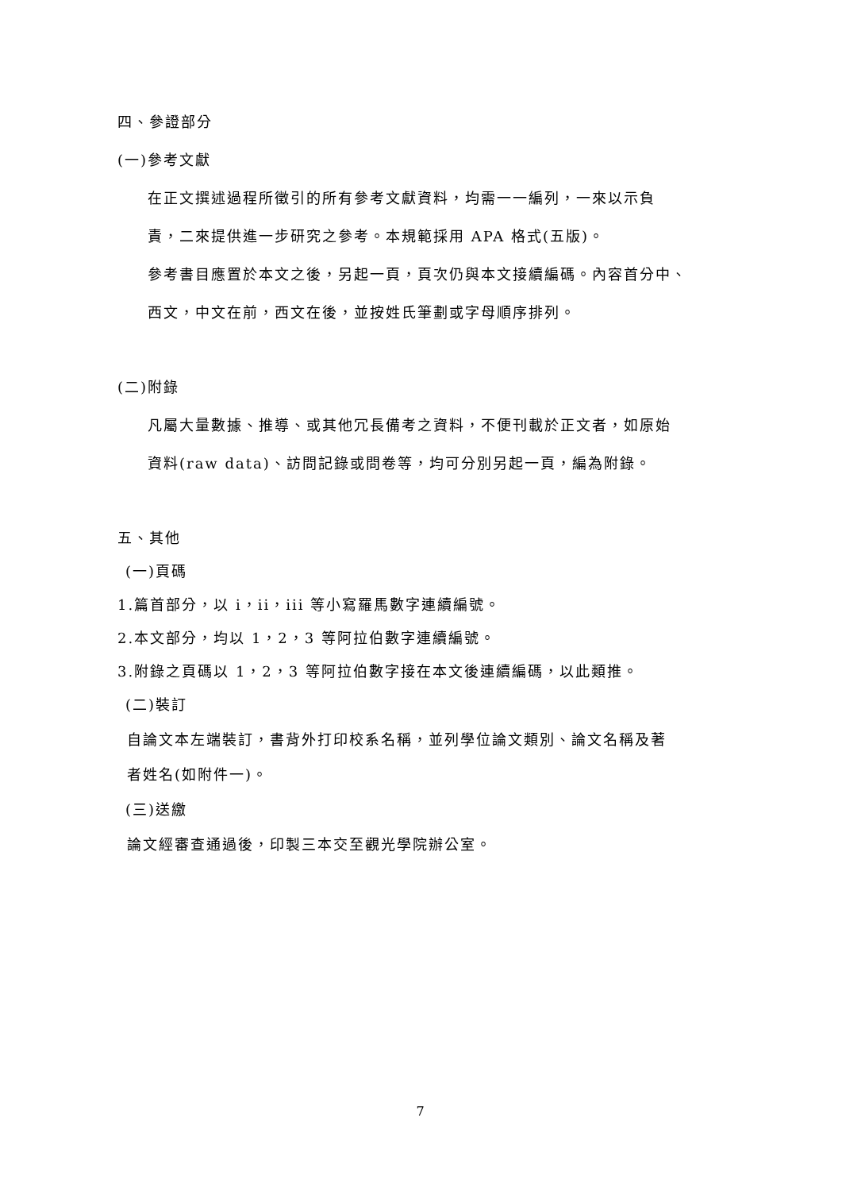四、參證部分
(一)參考文獻
在正文撰述過程所徵引的所有參考文獻資料，均需一一編列，一來以示負
責，二來提供進一步研究之參考。本規範採用 APA 格式(五版)。
參考書目應置於本文之後，另起一頁，頁次仍與本文接續編碼。內容首分中、
西文，中文在前，西文在後，並按姓氏筆劃或字母順序排列。
(二)附錄
凡屬大量數據、推導、或其他冗長備考之資料，不便刊載於正文者，如原始
資料(raw data)、訪問記錄或問卷等，均可分別另起一頁，編為附錄。
五、其他
(一)頁碼
1.篇首部分，以 i，ii，iii 等小寫羅馬數字連續編號。
2.本文部分，均以 1，2，3 等阿拉伯數字連續編號。
3.附錄之頁碼以 1，2，3 等阿拉伯數字接在本文後連續編碼，以此類推。
(二)裝訂
自論文本左端裝訂，書背外打印校系名稱，並列學位論文類別、論文名稱及著
者姓名(如附件一)。
(三)送繳
論文經審查通過後，印製三本交至觀光學院辦公室。
7